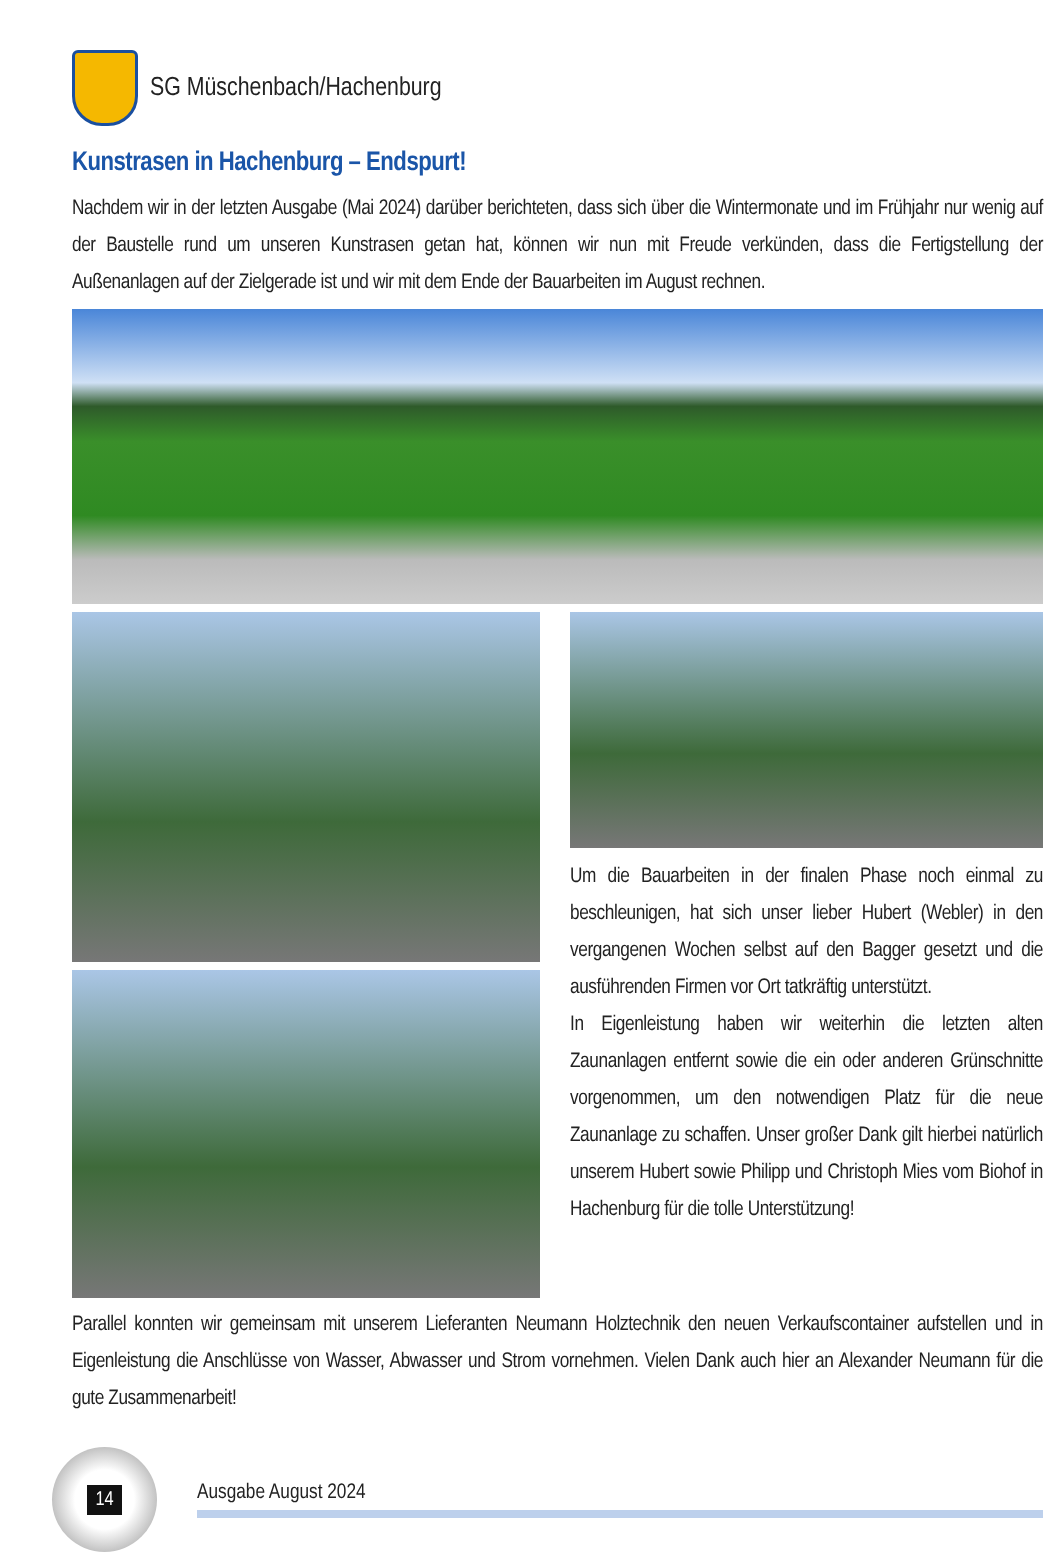SG Müschenbach/Hachenburg
Kunstrasen in Hachenburg – Endspurt!
Nachdem wir in der letzten Ausgabe (Mai 2024) darüber berichteten, dass sich über die Wintermonate und im Frühjahr nur wenig auf der Baustelle rund um unseren Kunstrasen getan hat, können wir nun mit Freude verkünden, dass die Fertigstellung der Außenanlagen auf der Zielgerade ist und wir mit dem Ende der Bauarbeiten im August rechnen.
Um die Bauarbeiten in der finalen Phase noch einmal zu beschleunigen, hat sich unser lieber Hubert (Webler) in den vergangenen Wochen selbst auf den Bagger gesetzt und die ausführenden Firmen vor Ort tatkräftig unterstützt.
In Eigenleistung haben wir weiterhin die letzten alten Zaunanlagen entfernt sowie die ein oder anderen Grünschnitte vorgenommen, um den notwendigen Platz für die neue Zaunanlage zu schaffen. Unser großer Dank gilt hierbei natürlich unserem Hubert sowie Philipp und Christoph Mies vom Biohof in Hachenburg für die tolle Unterstützung!
Parallel konnten wir gemeinsam mit unserem Lieferanten Neumann Holztechnik den neuen Verkaufscontainer aufstellen und in Eigenleistung die Anschlüsse von Wasser, Abwasser und Strom vornehmen. Vielen Dank auch hier an Alexander Neumann für die gute Zusammenarbeit!
14
Ausgabe August 2024